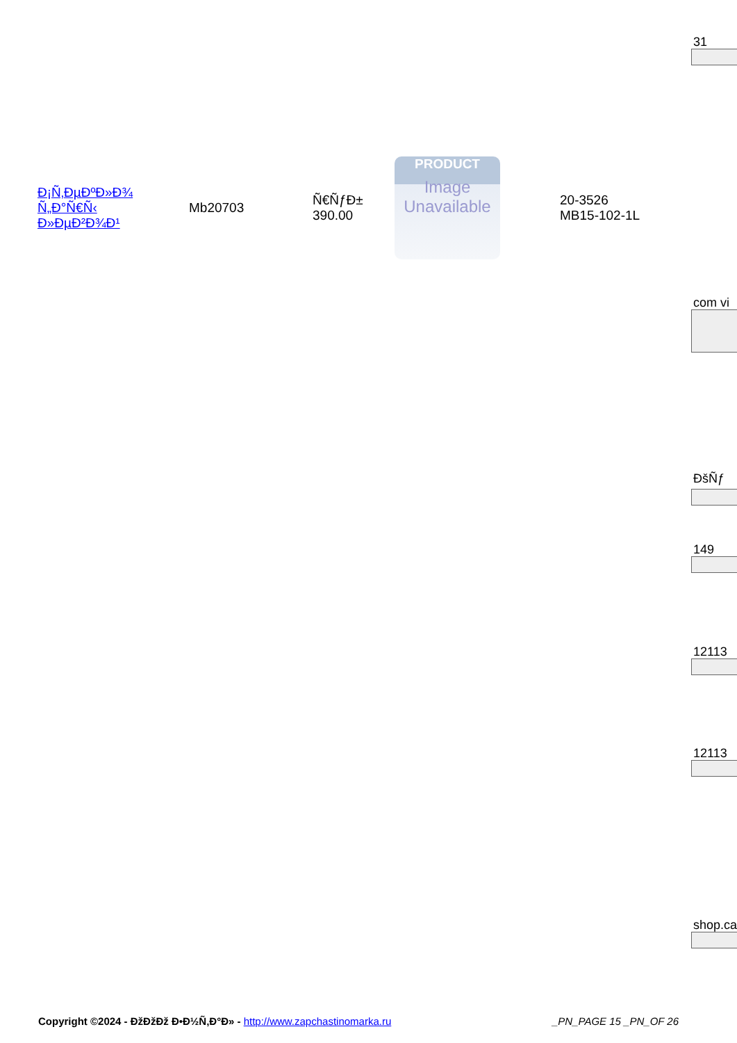31
| Ð¡Ñ‚ÐµÐºÐ»Ð¾ Ñ„Ð°Ñ€Ñ‹ Ð»ÐµÐ²Ð¾Ð¹ | Mb20703 | Ñ€ÑƒÐ± 390.00 | PRODUCT Image Unavailable | 20-3526 MB15-102-1L |
com vi
ÐšÑƒ
149
12113
12113
shop.ca
Copyright ©2024 - ÐžÐžÐž Ð•Ð½Ñ‚Ð°Ð» - http://www.zapchastinomarka.ru
_PN_PAGE 15 _PN_OF 26